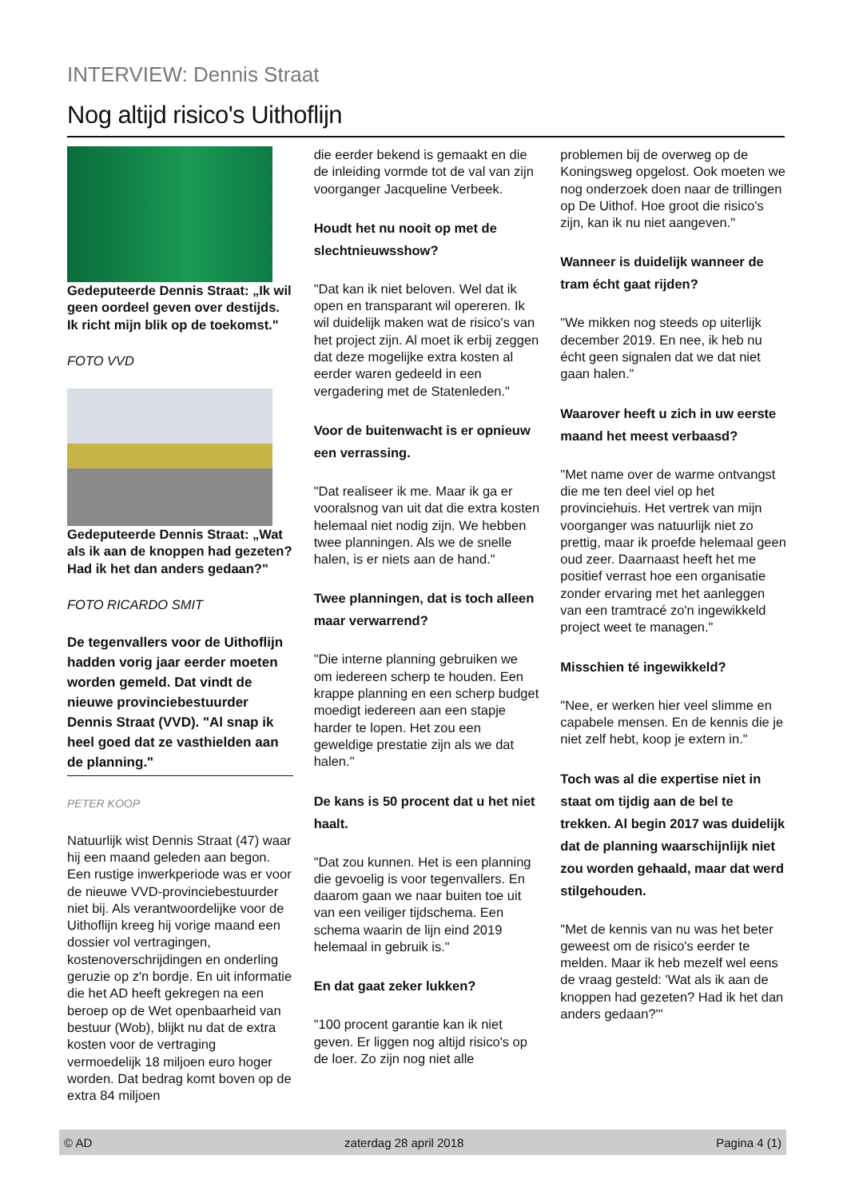INTERVIEW: Dennis Straat
Nog altijd risico's Uithoflijn
Gedeputeerde Dennis Straat: „Ik wil geen oordeel geven over destijds. Ik richt mijn blik op de toekomst."
FOTO VVD
Gedeputeerde Dennis Straat: „Wat als ik aan de knoppen had gezeten? Had ik het dan anders gedaan?"
FOTO RICARDO SMIT
De tegenvallers voor de Uithoflijn hadden vorig jaar eerder moeten worden gemeld. Dat vindt de nieuwe provinciebestuurder Dennis Straat (VVD). "Al snap ik heel goed dat ze vasthielden aan de planning."
PETER KOOP
Natuurlijk wist Dennis Straat (47) waar hij een maand geleden aan begon. Een rustige inwerkperiode was er voor de nieuwe VVD-provinciebestuurder niet bij. Als verantwoordelijke voor de Uithoflijn kreeg hij vorige maand een dossier vol vertragingen, kostenoverschrijdingen en onderling geruzie op z'n bordje. En uit informatie die het AD heeft gekregen na een beroep op de Wet openbaarheid van bestuur (Wob), blijkt nu dat de extra kosten voor de vertraging vermoedelijk 18 miljoen euro hoger worden. Dat bedrag komt boven op de extra 84 miljoen
die eerder bekend is gemaakt en die de inleiding vormde tot de val van zijn voorganger Jacqueline Verbeek.
Houdt het nu nooit op met de slechtnieuwsshow?
"Dat kan ik niet beloven. Wel dat ik open en transparant wil opereren. Ik wil duidelijk maken wat de risico's van het project zijn. Al moet ik erbij zeggen dat deze mogelijke extra kosten al eerder waren gedeeld in een vergadering met de Statenleden."
Voor de buitenwacht is er opnieuw een verrassing.
"Dat realiseer ik me. Maar ik ga er vooralsnog van uit dat die extra kosten helemaal niet nodig zijn. We hebben twee planningen. Als we de snelle halen, is er niets aan de hand."
Twee planningen, dat is toch alleen maar verwarrend?
"Die interne planning gebruiken we om iedereen scherp te houden. Een krappe planning en een scherp budget moedigt iedereen aan een stapje harder te lopen. Het zou een geweldige prestatie zijn als we dat halen."
De kans is 50 procent dat u het niet haalt.
"Dat zou kunnen. Het is een planning die gevoelig is voor tegenvallers. En daarom gaan we naar buiten toe uit van een veiliger tijdschema. Een schema waarin de lijn eind 2019 helemaal in gebruik is."
En dat gaat zeker lukken?
"100 procent garantie kan ik niet geven. Er liggen nog altijd risico's op de loer. Zo zijn nog niet alle
problemen bij de overweg op de Koningsweg opgelost. Ook moeten we nog onderzoek doen naar de trillingen op De Uithof. Hoe groot die risico's zijn, kan ik nu niet aangeven."
Wanneer is duidelijk wanneer de tram écht gaat rijden?
"We mikken nog steeds op uiterlijk december 2019. En nee, ik heb nu écht geen signalen dat we dat niet gaan halen."
Waarover heeft u zich in uw eerste maand het meest verbaasd?
"Met name over de warme ontvangst die me ten deel viel op het provinciehuis. Het vertrek van mijn voorganger was natuurlijk niet zo prettig, maar ik proefde helemaal geen oud zeer. Daarnaast heeft het me positief verrast hoe een organisatie zonder ervaring met het aanleggen van een tramtracé zo'n ingewikkeld project weet te managen."
Misschien té ingewikkeld?
"Nee, er werken hier veel slimme en capabele mensen. En de kennis die je niet zelf hebt, koop je extern in."
Toch was al die expertise niet in staat om tijdig aan de bel te trekken. Al begin 2017 was duidelijk dat de planning waarschijnlijk niet zou worden gehaald, maar dat werd stilgehouden.
"Met de kennis van nu was het beter geweest om de risico's eerder te melden. Maar ik heb mezelf wel eens de vraag gesteld: 'Wat als ik aan de knoppen had gezeten? Had ik het dan anders gedaan?'"
© AD zaterdag 28 april 2018 Pagina 4 (1)